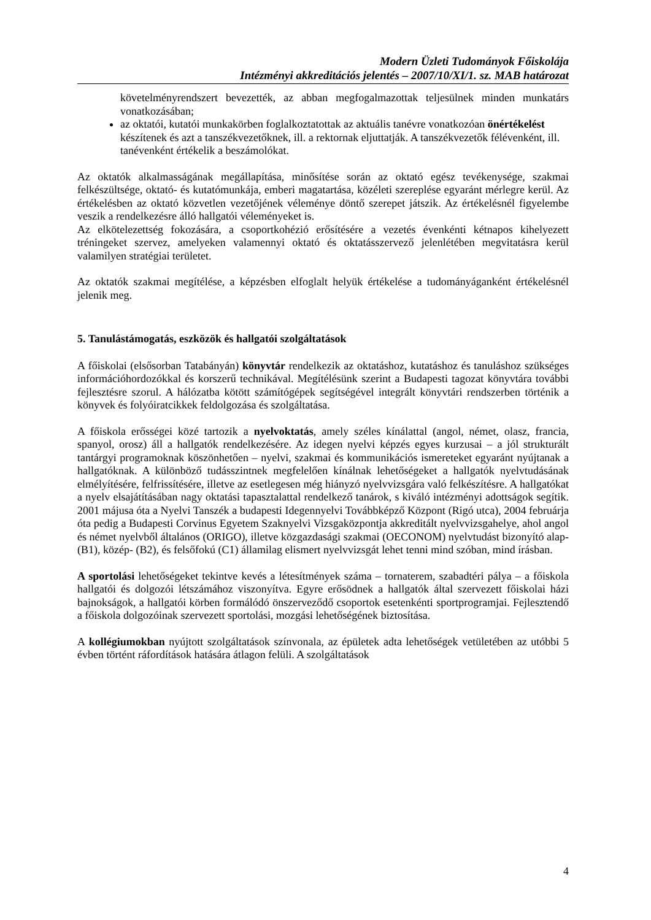Modern Üzleti Tudományok Főiskolája
Intézményi akkreditációs jelentés – 2007/10/XI/1. sz. MAB határozat
követelményrendszert bevezették, az abban megfogalmazottak teljesülnek minden munkatárs vonatkozásában;
az oktatói, kutatói munkakörben foglalkoztatottak az aktuális tanévre vonatkozóan önértékelést készítenek és azt a tanszékvezetőknek, ill. a rektornak eljuttatják. A tanszékvezetők félévenként, ill. tanévenként értékelik a beszámolókat.
Az oktatók alkalmasságának megállapítása, minősítése során az oktató egész tevékenysége, szakmai felkészültsége, oktató- és kutatómunkája, emberi magatartása, közéleti szereplése egyaránt mérlegre kerül. Az értékelésben az oktató közvetlen vezetőjének véleménye döntő szerepet játszik. Az értékelésnél figyelembe veszik a rendelkezésre álló hallgatói véleményeket is.
Az elkötelezettség fokozására, a csoportkohézió erősítésére a vezetés évenkénti kétnapos kihelyezett tréningeket szervez, amelyeken valamennyi oktató és oktatásszervező jelenlétében megvitatásra kerül valamilyen stratégiai területet.
Az oktatók szakmai megítélése, a képzésben elfoglalt helyük értékelése a tudományáganként értékelésnél jelenik meg.
5. Tanulástámogatás, eszközök és hallgatói szolgáltatások
A főiskolai (elsősorban Tatabányán) könyvtár rendelkezik az oktatáshoz, kutatáshoz és tanuláshoz szükséges információhordozókkal és korszerű technikával. Megítélésünk szerint a Budapesti tagozat könyvtára további fejlesztésre szorul. A hálózatba kötött számítógépek segítségével integrált könyvtári rendszerben történik a könyvek és folyóiratcikkek feldolgozása és szolgáltatása.
A főiskola erősségei közé tartozik a nyelvoktatás, amely széles kínálattal (angol, német, olasz, francia, spanyol, orosz) áll a hallgatók rendelkezésére. Az idegen nyelvi képzés egyes kurzusai – a jól strukturált tantárgyi programoknak köszönhetően – nyelvi, szakmai és kommunikációs ismereteket egyaránt nyújtanak a hallgatóknak. A különböző tudásszintnek megfelelően kínálnak lehetőségeket a hallgatók nyelvtudásának elmélyítésére, felfrissítésére, illetve az esetlegesen még hiányzó nyelvvizsgára való felkészítésre. A hallgatókat a nyelv elsajátításában nagy oktatási tapasztalattal rendelkező tanárok, s kiváló intézményi adottságok segítik. 2001 májusa óta a Nyelvi Tanszék a budapesti Idegennyelvi Továbbképző Központ (Rigó utca), 2004 februárja óta pedig a Budapesti Corvinus Egyetem Szaknyelvi Vizsgaközpontja akkreditált nyelvvizsgahelye, ahol angol és német nyelvből általános (ORIGO), illetve közgazdasági szakmai (OECONOM) nyelvtudást bizonyító alap- (B1), közép- (B2), és felsőfokú (C1) államilag elismert nyelvvizsgát lehet tenni mind szóban, mind írásban.
A sportolási lehetőségeket tekintve kevés a létesítmények száma – tornaterem, szabadtéri pálya – a főiskola hallgatói és dolgozói létszámához viszonyítva. Egyre erősödnek a hallgatók által szervezett főiskolai házi bajnokságok, a hallgatói körben formálódó önszerveződő csoportok esetenkénti sportprogramjai. Fejlesztendő a főiskola dolgozóinak szervezett sportolási, mozgási lehetőségének biztosítása.
A kollégiumokban nyújtott szolgáltatások színvonala, az épületek adta lehetőségek vetületében az utóbbi 5 évben történt ráfordítások hatására átlagon felüli. A szolgáltatások
4